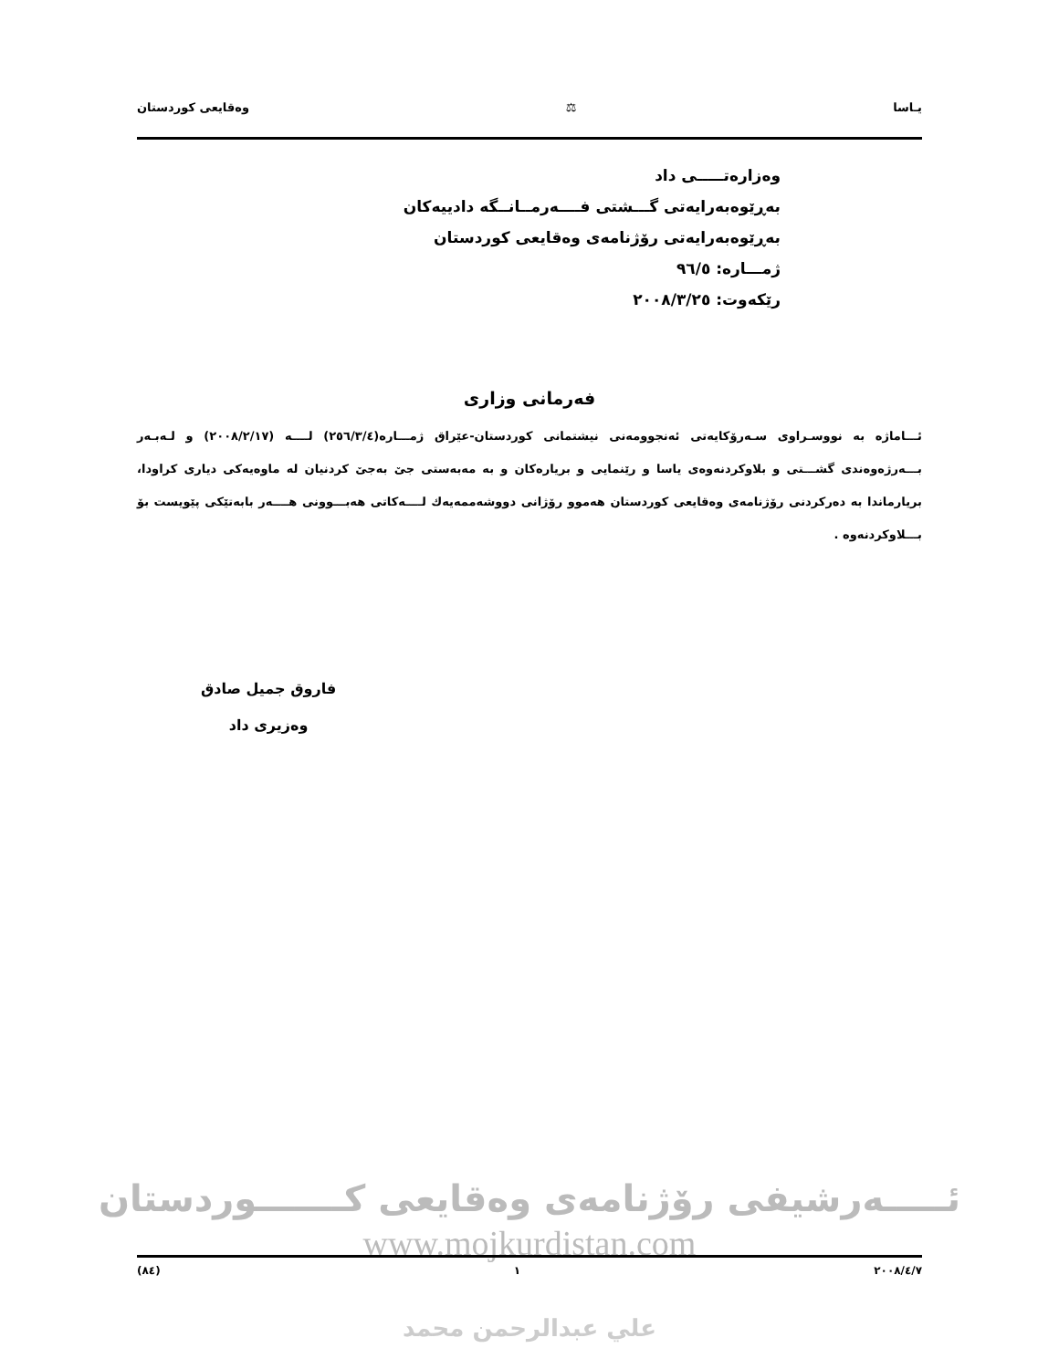یـاسا ⚖ وەقایعی کوردستان
وەزارەتـــــی داد
بەڕێوەبەرایەتی گـــشتی فــــەرمــانــگە دادییەکان
بەڕێوەبەرایەتی رۆژنامەی وەقایعی کوردستان
ژمـــارە: ٩٦/٥
رێکەوت: ٢٠٠٨/٣/٢٥
فەرمانی وزاری
ئـــاماژە بە نووسـراوی سـەرۆکایەتی ئەنجوومەنی نیشتمانی کوردستان-عێراق ژمـــارە(٢٥٦/٣/٤) لــــە (٢٠٠٨/٢/١٧) و لـەبـەر بـــەرژەوەندی گشـــتی و بلاوکردنەوەی یاسا و رێنمایی و بریارەکان و بە مەبەستی جێ بەجێ کردنیان لە ماوەیەکی دیاری کراودا، بریارماندا بە دەرکردنی رۆژنامەی وەقایعی کوردستان هەموو رۆژانی دووشەممەیەك لــــەکاتی هەبـــوونی هــــەر بابەتێکی پێویست بۆ بـــلاوکردنەوە .
فاروق جمیل صادق
وەزیری داد
ئـــــەرشیفی رۆژنامەی وەقایعی کـــــــوردستان
www.mojkurdistan.com
٢٠٠٨/٤/٧ ١ (٨٤)
علي عبدالرحمن محمد